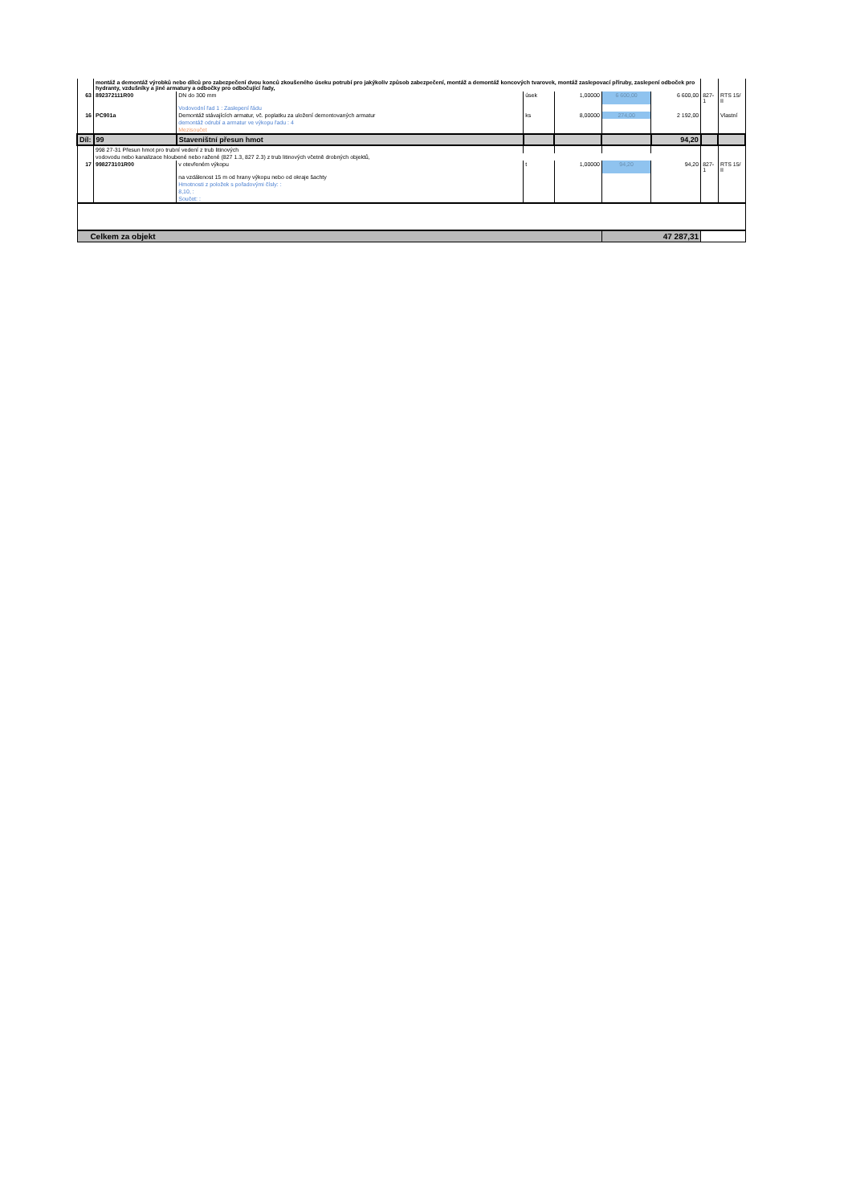| | montáž a demontáž výrobků nebo dílců pro zabezpečení dvou konců zkoušeného úseku potrubí pro jakýkoliv způsob zabezpečení, montáž a demontáž koncových tvarovek, montáž zaslepovací příruby, zaslepení odboček pro hydranty, vzdušníky a jiné armatury a odbočky pro odbočující řady, | | | | | | | |
| 63 | 892372111R00 | DN do 300 mm | úsek | 1,00000 | 6 600,00 | 6 600,00 | 827-1 | RTS 15/ II |
| | | Vodovodní řad 1 : Zaslepení řádu | | | | | | |
| 16 | PC901a | Demontáž stávajících armatur, vč. poplatku za uložení demontovaných armatur | ks | 8,00000 | 274,00 | 2 192,00 | | Vlastní |
| | | demontáž odrubí a armatur ve výkopu řadu : 4 | | | | | | |
| | | Mezisoučet | | | | | | |
| Díl: | 99 | Staveništní přesun hmot | | | | 94,20 | | |
| | 998 27-31 Přesun hmot pro trubní vedení z trub litinových | | | | | | | |
| | vodovodu nebo kanalizace hloubené nebo ražené (827 1.3, 827 2.3) z trub litinových včetně drobných objektů, | | | | | | | |
| 17 | 998273101R00 | v otevřeném výkopu | t | 1,00000 | 94,20 | 94,20 | 827-1 | RTS 15/ II |
| | | na vzdálenost 15 m od hrany výkopu nebo od okraje šachty | | | | | | |
| | | Hmotnosti z položek s pořadovými čísly: : | | | | | | |
| | | 8,10, : | | | | | | |
| | | Součet: : | | | | | | |
| Celkem za objekt | | | | | 47 287,31 | | | |